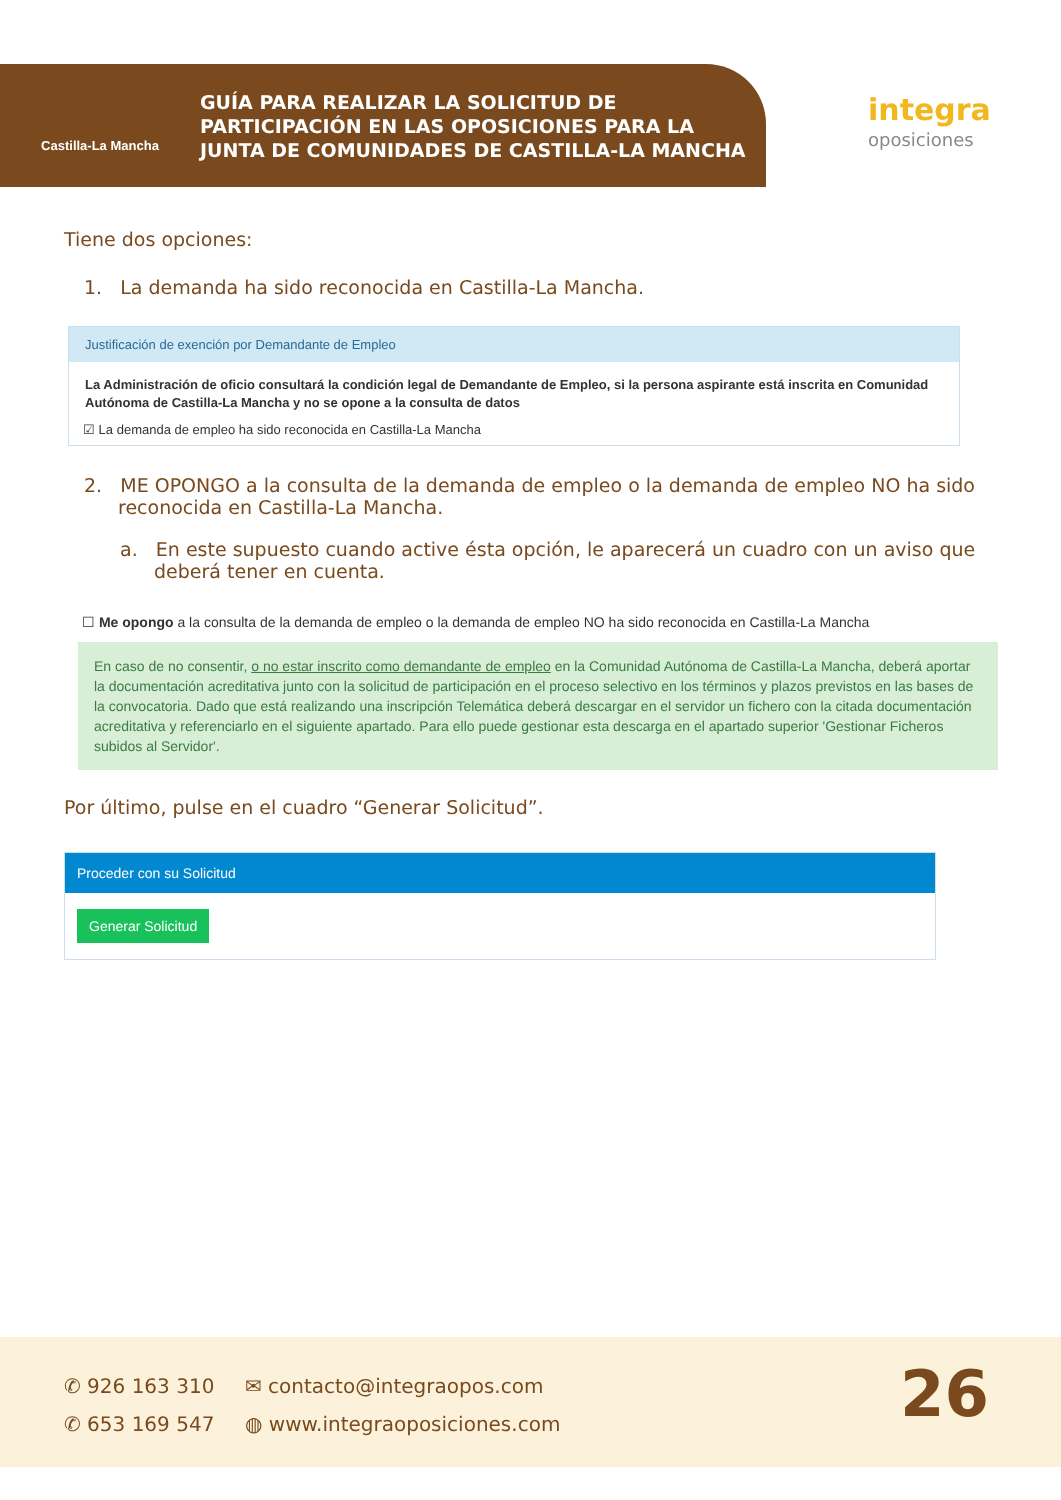Castilla-La Mancha
GUÍA PARA REALIZAR LA SOLICITUD DE
PARTICIPACIÓN EN LAS OPOSICIONES PARA LA
JUNTA DE COMUNIDADES DE CASTILLA-LA MANCHA
integra
oposiciones
Tiene dos opciones:
1. La demanda ha sido reconocida en Castilla-La Mancha.
Justificación de exención por Demandante de Empleo
La Administración de oficio consultará la condición legal de Demandante de Empleo, si la persona aspirante está inscrita en Comunidad Autónoma de Castilla-La Mancha y no se opone a la consulta de datos
☑ La demanda de empleo ha sido reconocida en Castilla-La Mancha
2. ME OPONGO a la consulta de la demanda de empleo o la demanda de empleo NO ha sido reconocida en Castilla-La Mancha.
a. En este supuesto cuando active ésta opción, le aparecerá un cuadro con un aviso que deberá tener en cuenta.
☐ Me opongo a la consulta de la demanda de empleo o la demanda de empleo NO ha sido reconocida en Castilla-La Mancha
En caso de no consentir, o no estar inscrito como demandante de empleo en la Comunidad Autónoma de Castilla-La Mancha, deberá aportar la documentación acreditativa junto con la solicitud de participación en el proceso selectivo en los términos y plazos previstos en las bases de la convocatoria. Dado que está realizando una inscripción Telemática deberá descargar en el servidor un fichero con la citada documentación acreditativa y referenciarlo en el siguiente apartado. Para ello puede gestionar esta descarga en el apartado superior 'Gestionar Ficheros subidos al Servidor'.
Por último, pulse en el cuadro “Generar Solicitud”.
Proceder con su Solicitud
Generar Solicitud
✆ 926 163 310
✆ 653 169 547
✉ contacto@integraopos.com
◍ www.integraoposiciones.com
26